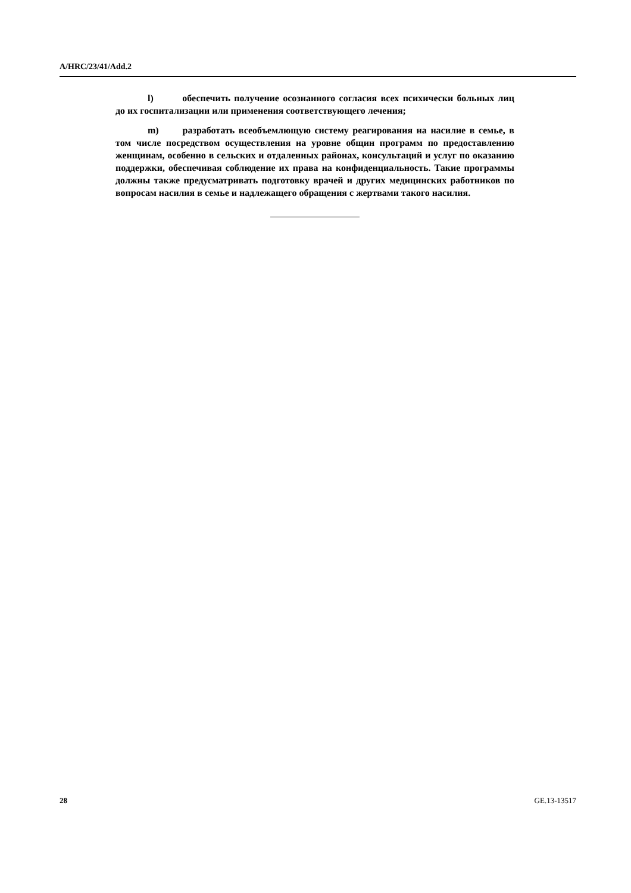A/HRC/23/41/Add.2
l) обеспечить получение осознанного согласия всех психически больных лиц до их госпитализации или применения соответствующего лечения;
m) разработать всеобъемлющую систему реагирования на насилие в семье, в том числе посредством осуществления на уровне общин программ по предоставлению женщинам, особенно в сельских и отдаленных районах, консультаций и услуг по оказанию поддержки, обеспечивая соблюдение их права на конфиденциальность. Такие программы должны также предусматривать подготовку врачей и других медицинских работников по вопросам насилия в семье и надлежащего обращения с жертвами такого насилия.
28 GE.13-13517